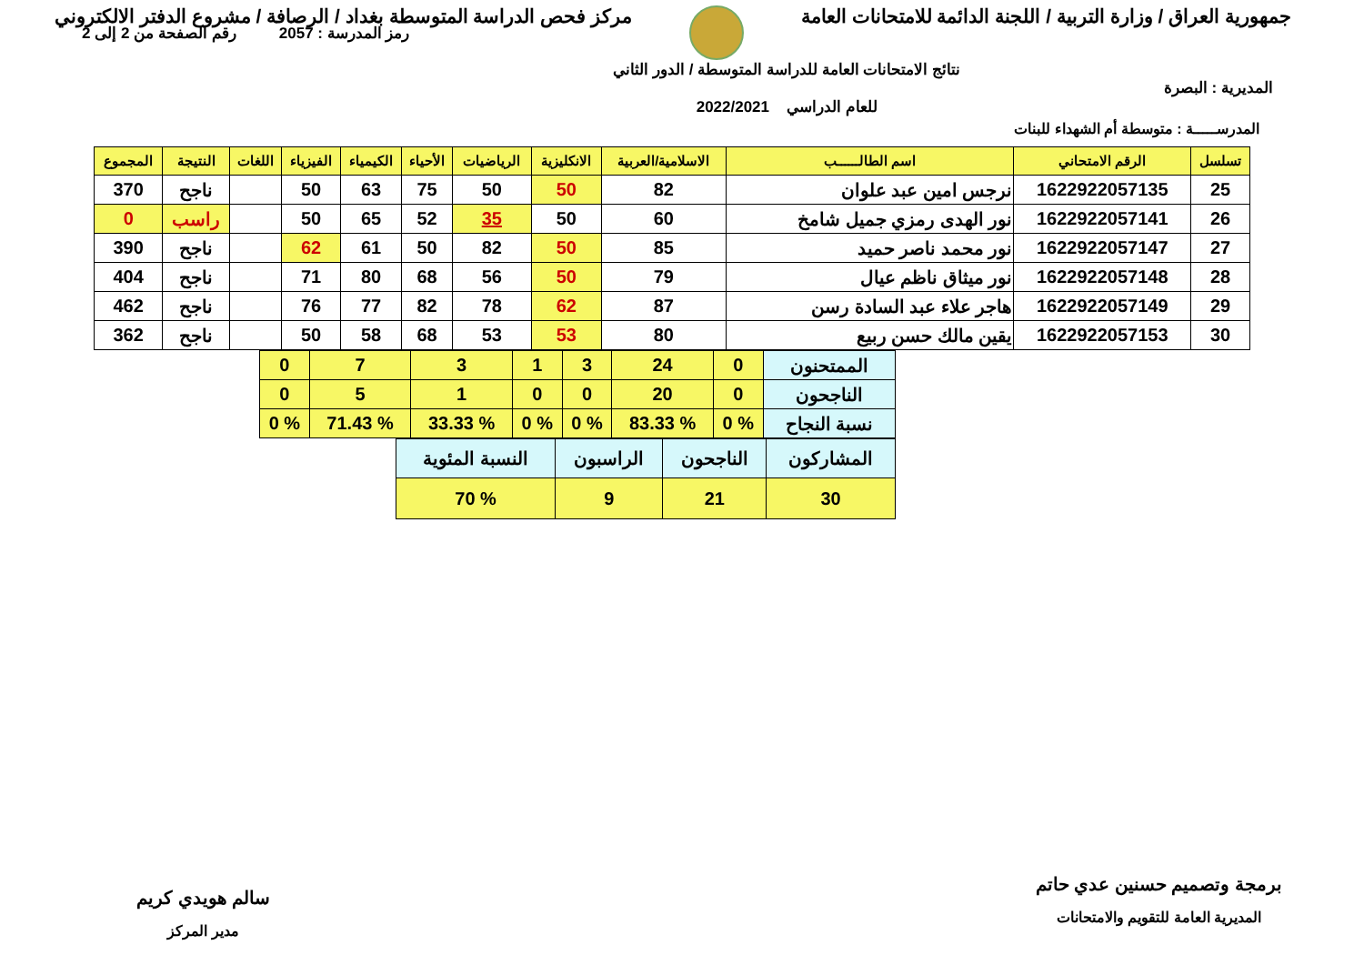جمهورية العراق / وزارة التربية / اللجنة الدائمة للامتحانات العامة
مركز فحص الدراسة المتوسطة بغداد / الرصافة / مشروع الدفتر الالكتروني
المديرية : البصرة
نتائج الامتحانات العامة للدراسة المتوسطة / الدور الثاني
للعام الدراسي 2022/2021
رمز المدرسة : 2057 رقم الصفحة من 2 إلى 2
المدرســـــة : متوسطة أم الشهداء للبنات
| تسلسل | الرقم الامتحاني | اسم الطالــــــب | الاسلامية/العربية | الانكليزية | الرياضيات | الأحياء | الكيمياء | الفيزياء | اللغات | النتيجة | المجموع |
| --- | --- | --- | --- | --- | --- | --- | --- | --- | --- | --- | --- |
| 25 | 1622922057135 | نرجس امين عبد علوان | 82 | 50 | 50 | 75 | 63 | 50 | | ناجح | 370 |
| 26 | 1622922057141 | نور الهدى رمزي جميل شامخ | 60 | 50 | 35 | 52 | 65 | 50 | | راسب | 0 |
| 27 | 1622922057147 | نور محمد ناصر حميد | 85 | 50 | 82 | 50 | 61 | 62 | | ناجح | 390 |
| 28 | 1622922057148 | نور ميثاق ناظم عيال | 79 | 50 | 56 | 68 | 80 | 71 | | ناجح | 404 |
| 29 | 1622922057149 | هاجر علاء عبد السادة رسن | 87 | 62 | 78 | 82 | 77 | 76 | | ناجح | 462 |
| 30 | 1622922057153 | يقين مالك حسن ربيع | 80 | 53 | 53 | 68 | 58 | 50 | | ناجح | 362 |
| الممتحنون | 0 | 24 | 3 | 1 | 3 | 7 | 0 |
| الناجحون | 0 | 20 | 0 | 0 | 1 | 5 | 0 |
| نسبة النجاح | % 0 | % 83.33 | % 0 | % 0 | % 33.33 | % 71.43 | % 0 |
| المشاركون | الناجحون | الراسبون | النسبة المئوية |
| 30 | 21 | 9 | % 70 |
برمجة وتصميم حسنين عدي حاتم
المديرية العامة للتقويم والامتحانات
سالم هويدي كريم
مدير المركز